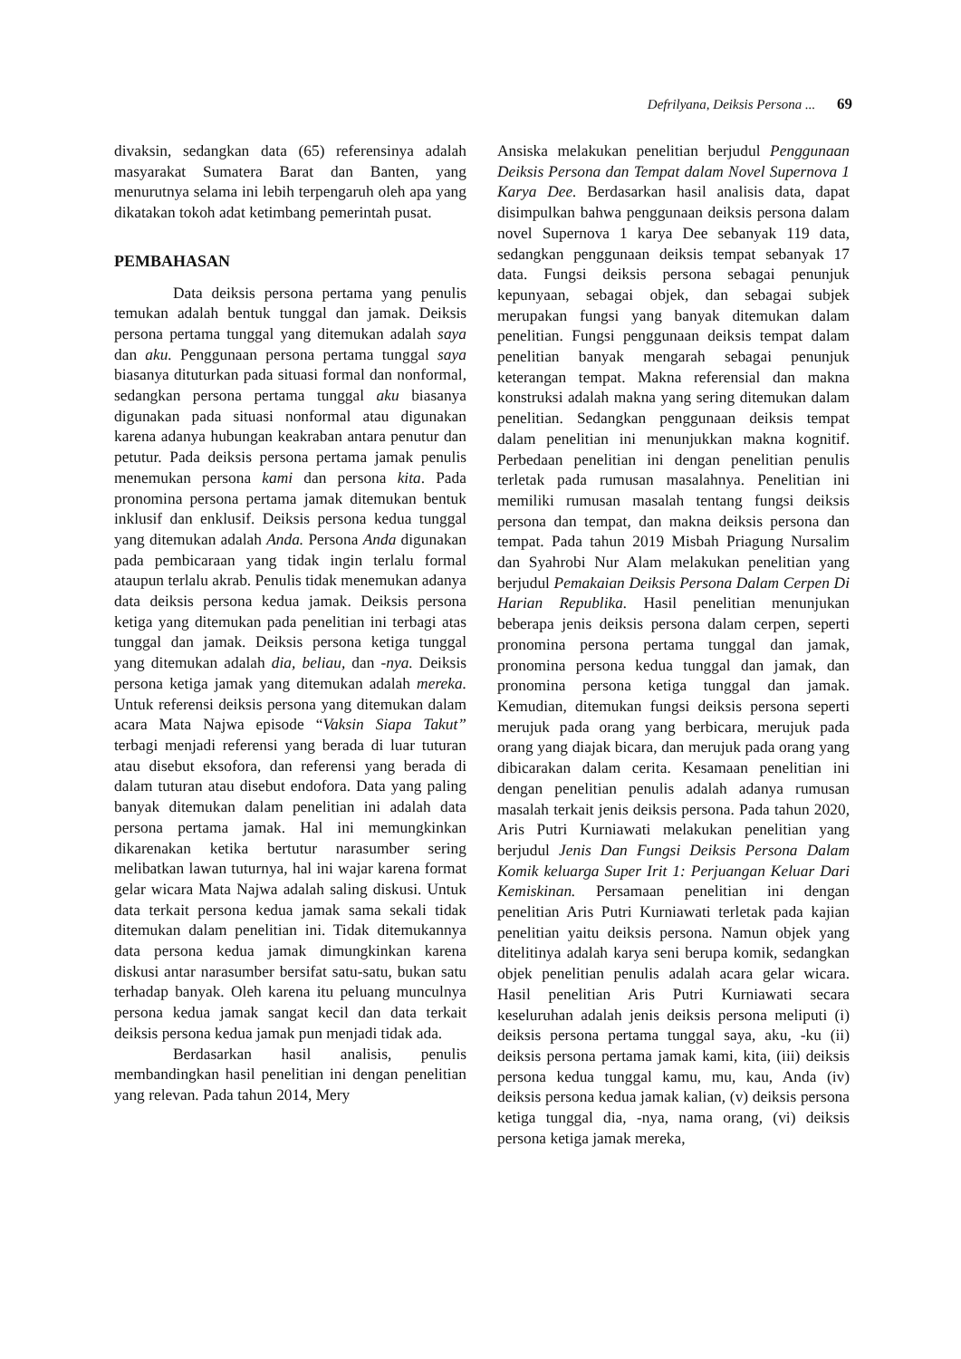Defrilyana, Deiksis Persona ... 69
divaksin, sedangkan data (65) referensinya adalah masyarakat Sumatera Barat dan Banten, yang menurutnya selama ini lebih terpengaruh oleh apa yang dikatakan tokoh adat ketimbang pemerintah pusat.
PEMBAHASAN
Data deiksis persona pertama yang penulis temukan adalah bentuk tunggal dan jamak. Deiksis persona pertama tunggal yang ditemukan adalah saya dan aku. Penggunaan persona pertama tunggal saya biasanya dituturkan pada situasi formal dan nonformal, sedangkan persona pertama tunggal aku biasanya digunakan pada situasi nonformal atau digunakan karena adanya hubungan keakraban antara penutur dan petutur. Pada deiksis persona pertama jamak penulis menemukan persona kami dan persona kita. Pada pronomina persona pertama jamak ditemukan bentuk inklusif dan enklusif. Deiksis persona kedua tunggal yang ditemukan adalah Anda. Persona Anda digunakan pada pembicaraan yang tidak ingin terlalu formal ataupun terlalu akrab. Penulis tidak menemukan adanya data deiksis persona kedua jamak. Deiksis persona ketiga yang ditemukan pada penelitian ini terbagi atas tunggal dan jamak. Deiksis persona ketiga tunggal yang ditemukan adalah dia, beliau, dan -nya. Deiksis persona ketiga jamak yang ditemukan adalah mereka. Untuk referensi deiksis persona yang ditemukan dalam acara Mata Najwa episode “Vaksin Siapa Takut” terbagi menjadi referensi yang berada di luar tuturan atau disebut eksofora, dan referensi yang berada di dalam tuturan atau disebut endofora. Data yang paling banyak ditemukan dalam penelitian ini adalah data persona pertama jamak. Hal ini memungkinkan dikarenakan ketika bertutur narasumber sering melibatkan lawan tuturnya, hal ini wajar karena format gelar wicara Mata Najwa adalah saling diskusi. Untuk data terkait persona kedua jamak sama sekali tidak ditemukan dalam penelitian ini. Tidak ditemukannya data persona kedua jamak dimungkinkan karena diskusi antar narasumber bersifat satu-satu, bukan satu terhadap banyak. Oleh karena itu peluang munculnya persona kedua jamak sangat kecil dan data terkait deiksis persona kedua jamak pun menjadi tidak ada.
Berdasarkan hasil analisis, penulis membandingkan hasil penelitian ini dengan penelitian yang relevan. Pada tahun 2014, Mery
Ansiska melakukan penelitian berjudul Penggunaan Deiksis Persona dan Tempat dalam Novel Supernova 1 Karya Dee. Berdasarkan hasil analisis data, dapat disimpulkan bahwa penggunaan deiksis persona dalam novel Supernova 1 karya Dee sebanyak 119 data, sedangkan penggunaan deiksis tempat sebanyak 17 data. Fungsi deiksis persona sebagai penunjuk kepunyaan, sebagai objek, dan sebagai subjek merupakan fungsi yang banyak ditemukan dalam penelitian. Fungsi penggunaan deiksis tempat dalam penelitian banyak mengarah sebagai penunjuk keterangan tempat. Makna referensial dan makna konstruksi adalah makna yang sering ditemukan dalam penelitian. Sedangkan penggunaan deiksis tempat dalam penelitian ini menunjukkan makna kognitif. Perbedaan penelitian ini dengan penelitian penulis terletak pada rumusan masalahnya. Penelitian ini memiliki rumusan masalah tentang fungsi deiksis persona dan tempat, dan makna deiksis persona dan tempat. Pada tahun 2019 Misbah Priagung Nursalim dan Syahrobi Nur Alam melakukan penelitian yang berjudul Pemakaian Deiksis Persona Dalam Cerpen Di Harian Republika. Hasil penelitian menunjukan beberapa jenis deiksis persona dalam cerpen, seperti pronomina persona pertama tunggal dan jamak, pronomina persona kedua tunggal dan jamak, dan pronomina persona ketiga tunggal dan jamak. Kemudian, ditemukan fungsi deiksis persona seperti merujuk pada orang yang berbicara, merujuk pada orang yang diajak bicara, dan merujuk pada orang yang dibicarakan dalam cerita. Kesamaan penelitian ini dengan penelitian penulis adalah adanya rumusan masalah terkait jenis deiksis persona. Pada tahun 2020, Aris Putri Kurniawati melakukan penelitian yang berjudul Jenis Dan Fungsi Deiksis Persona Dalam Komik keluarga Super Irit 1: Perjuangan Keluar Dari Kemiskinan. Persamaan penelitian ini dengan penelitian Aris Putri Kurniawati terletak pada kajian penelitian yaitu deiksis persona. Namun objek yang ditelitinya adalah karya seni berupa komik, sedangkan objek penelitian penulis adalah acara gelar wicara. Hasil penelitian Aris Putri Kurniawati secara keseluruhan adalah jenis deiksis persona meliputi (i) deiksis persona pertama tunggal saya, aku, -ku (ii) deiksis persona pertama jamak kami, kita, (iii) deiksis persona kedua tunggal kamu, mu, kau, Anda (iv) deiksis persona kedua jamak kalian, (v) deiksis persona ketiga tunggal dia, -nya, nama orang, (vi) deiksis persona ketiga jamak mereka,